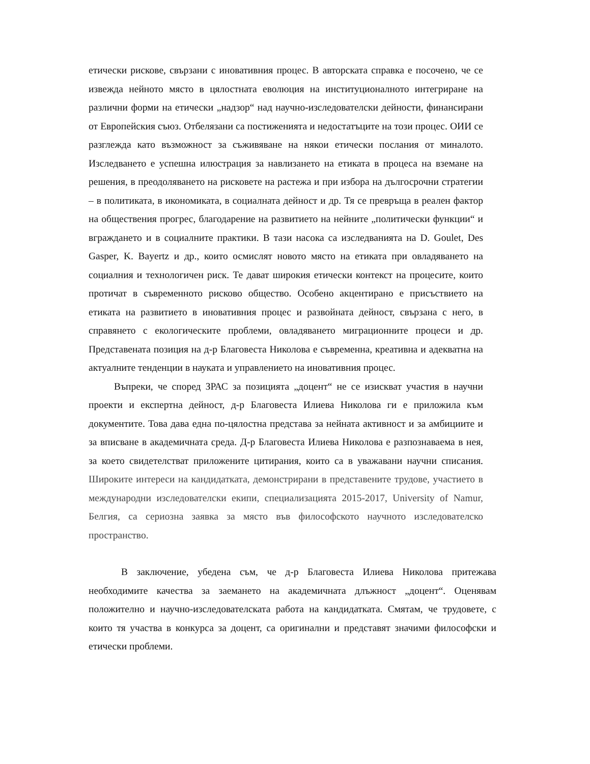етически рискове, свързани с иновативния процес. В авторската справка е посочено, че се извежда нейното място в цялостната еволюция на институционалното интегриране на различни форми на етически „надзор“ над научно-изследователски дейности, финансирани от Европейския съюз. Отбелязани са постиженията и недостатъците на този процес. ОИИ се разглежда като възможност за съживяване на някои етически послания от миналото. Изследването е успешна илюстрация за навлизането на етиката в процеса на вземане на решения, в преодоляването на рисковете на растежа и при избора на дългосрочни стратегии – в политиката, в икономиката, в социалната дейност и др. Тя се превръща в реален фактор на обществения прогрес, благодарение на развитието на нейните „политически функции“ и вграждането и в социалните практики. В тази насока са изследванията на D. Goulet, Des Gasper, K. Bayertz и др., които осмислят новото място на етиката при овладяването на социалния и технологичен риск. Те дават широкия етически контекст на процесите, които протичат в съвременното рисково общество. Особено акцентирано е присъствието на етиката на развитието в иновативния процес и развойната дейност, свързана с него, в справянето с екологическите проблеми, овладяването миграционните процеси и др. Представената позиция на д-р Благовеста Николова е съвременна, креативна и адекватна на актуалните тенденции в науката и управлението на иновативния процес.
Въпреки, че според ЗРАС за позицията „доцент“ не се изискват участия в научни проекти и експертна дейност, д-р Благовеста Илиева Николова ги е приложила към документите. Това дава една по-цялостна представа за нейната активност и за амбициите и за вписване в академичната среда. Д-р Благовеста Илиева Николова е разпознаваема в нея, за което свидетелстват приложените цитирания, които са в уважавани научни списания. Широките интереси на кандидатката, демонстрирани в представените трудове, участието в международни изследователски екипи, специализацията 2015-2017, University of Namur, Белгия, са сериозна заявка за място във философското научното изследователско пространство.
В заключение, убедена съм, че д-р Благовеста Илиева Николова притежава необходимите качества за заемането на академичната длъжност „доцент“. Оценявам положително и научно-изследователската работа на кандидатката. Смятам, че трудовете, с които тя участва в конкурса за доцент, са оригинални и представят значими философски и етически проблеми.